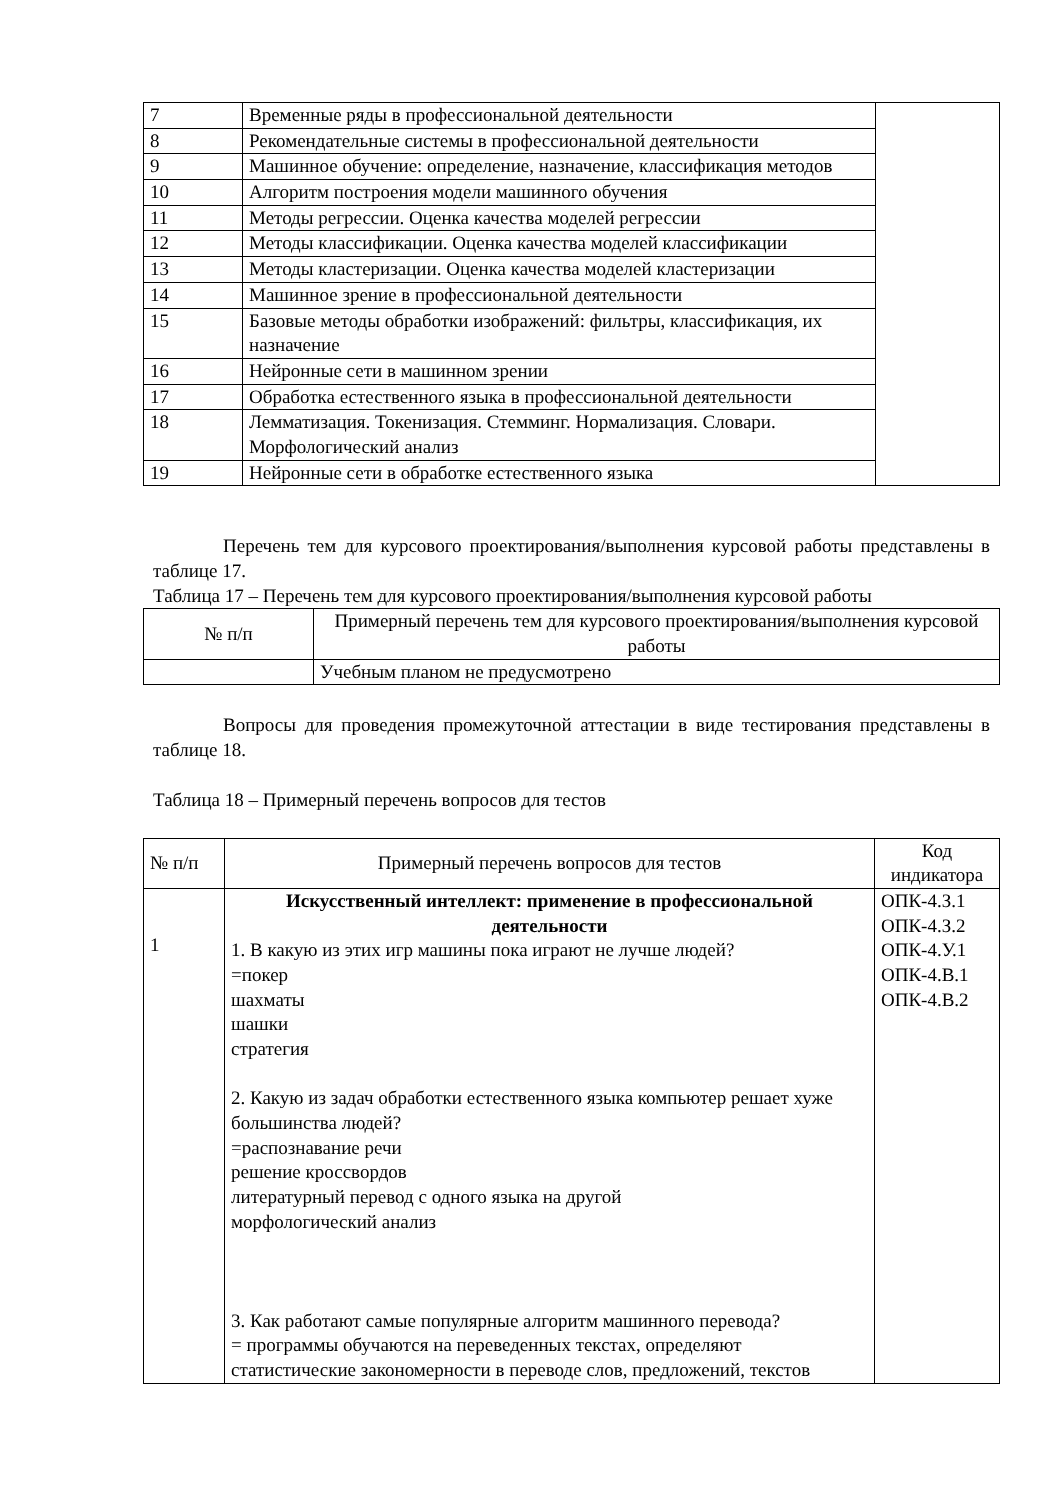| 7 | Временные ряды в профессиональной деятельности | |
| 8 | Рекомендательные системы в профессиональной деятельности | |
| 9 | Машинное обучение: определение, назначение, классификация методов | |
| 10 | Алгоритм построения модели машинного обучения | |
| 11 | Методы регрессии. Оценка качества моделей регрессии | |
| 12 | Методы классификации. Оценка качества моделей классификации | |
| 13 | Методы кластеризации. Оценка качества моделей кластеризации | |
| 14 | Машинное зрение в профессиональной деятельности | |
| 15 | Базовые методы обработки изображений: фильтры, классификация, их назначение | |
| 16 | Нейронные сети в машинном зрении | |
| 17 | Обработка естественного языка в профессиональной деятельности | |
| 18 | Лемматизация. Токенизация. Стемминг. Нормализация. Словари. Морфологический анализ | |
| 19 | Нейронные сети в обработке естественного языка | |
Перечень тем для курсового проектирования/выполнения курсовой работы представлены в таблице 17.
Таблица 17 – Перечень тем для курсового проектирования/выполнения курсовой работы
| № п/п | Примерный перечень тем для курсового проектирования/выполнения курсовой работы |
| --- | --- |
| | Учебным планом не предусмотрено |
Вопросы для проведения промежуточной аттестации в виде тестирования представлены в таблице 18.
Таблица 18 – Примерный перечень вопросов для тестов
| № п/п | Примерный перечень вопросов для тестов | Код индикатора |
| --- | --- | --- |
| 1 | Искусственный интеллект: применение в профессиональной деятельности 1. В какую из этих игр машины пока играют не лучше людей? =покер шахматы шашки стратегия 2. Какую из задач обработки естественного языка компьютер решает хуже большинства людей? =распознавание речи решение кроссвордов литературный перевод с одного языка на другой морфологический анализ 3. Как работают самые популярные алгоритм машинного перевода? = программы обучаются на переведенных текстах, определяют статистические закономерности в переводе слов, предложений, текстов | ОПК-4.З.1 ОПК-4.З.2 ОПК-4.У.1 ОПК-4.В.1 ОПК-4.В.2 |